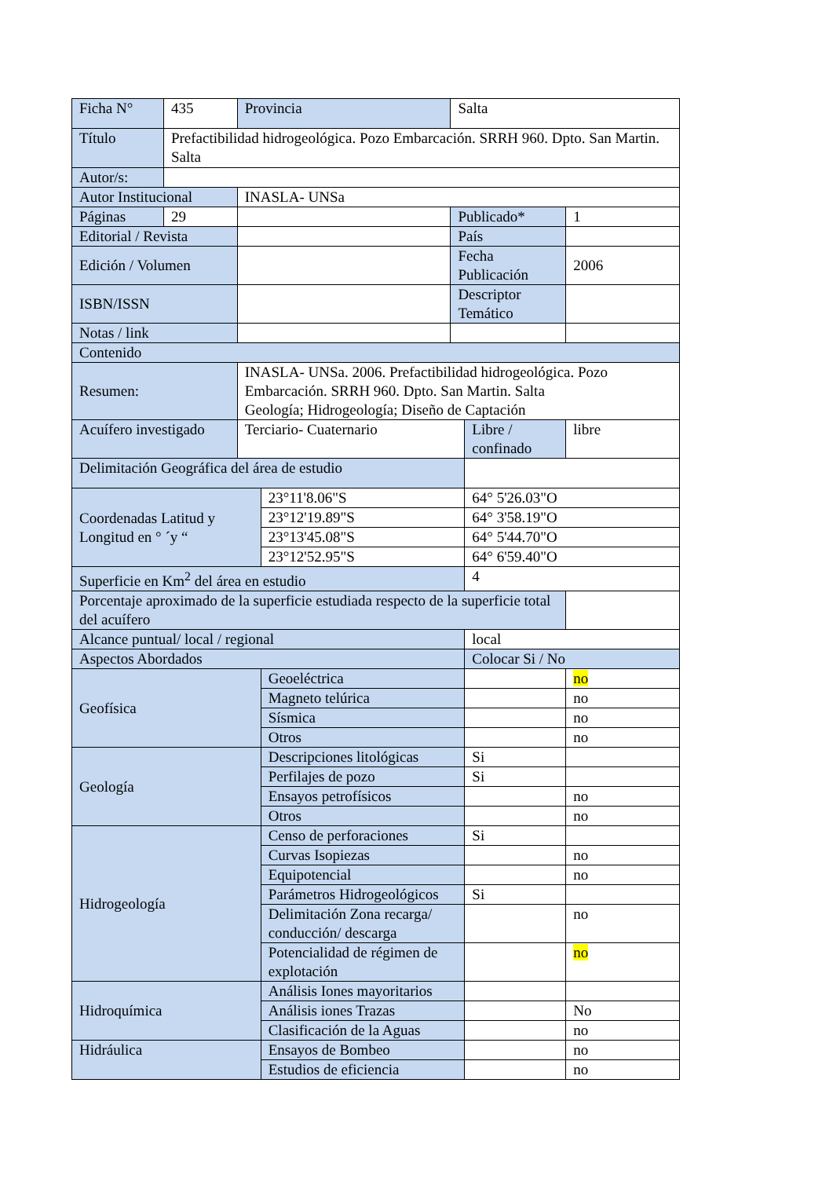| Ficha N° | 435 | Provincia | | Salta | | |
| Título | Prefactibilidad hidrogeológica. Pozo Embarcación. SRRH 960. Dpto. San Martin. Salta | | | | | |
| Autor/s: | | | | | | |
| Autor Institucional | | INASLA- UNSa | | | | |
| Páginas | 29 | | | Publicado* | | 1 |
| Editorial / Revista | | | | País | | |
| Edición / Volumen | | | | Fecha Publicación | | 2006 |
| ISBN/ISSN | | | | Descriptor Temático | | |
| Notas / link | | | | | | |
| Contenido | | | | | | |
| Resumen: | | INASLA- UNSa. 2006. Prefactibilidad hidrogeológica. Pozo Embarcación. SRRH 960. Dpto. San Martin. Salta Geología; Hidrogeología; Diseño de Captación | | | | |
| Acuífero investigado | | Terciario- Cuaternario | | | Libre / confinado | libre |
| Delimitación Geográfica del área de estudio | | | | | | |
| Coordenadas Latitud y Longitud en ° ´y “ | | | 23°11'8.06"S | | 64° 5'26.03"O | |
| | | | 23°12'19.89"S | | 64° 3'58.19"O | |
| | | | 23°13'45.08"S | | 64° 5'44.70"O | |
| | | | 23°12'52.95"S | | 64° 6'59.40"O | |
| Superficie en Km<sup>2</sup> del área en estudio | | | | | 4 | |
| Porcentaje aproximado de la superficie estudiada respecto de la superficie total del acuífero | | | | | | |
| Alcance puntual/ local / regional | | | | | local | |
| Aspectos Abordados | | | | | Colocar Si / No | |
| Geofísica | | | Geoeléctrica | | | no |
| | | | Magneto telúrica | | | no |
| | | | Sísmica | | | no |
| | | | Otros | | | no |
| Geología | | | Descripciones litológicas | | Si | |
| | | | Perfilajes de pozo | | Si | |
| | | | Ensayos petrofísicos | | | no |
| | | | Otros | | | no |
| Hidrogeología | | | Censo de perforaciones | | Si | |
| | | | Curvas Isopiezas | | | no |
| | | | Equipotencial | | | no |
| | | | Parámetros Hidrogeológicos | | Si | |
| | | | Delimitación Zona recarga/ conducción/ descarga | | | no |
| | | | Potencialidad de régimen de explotación | | | no |
| Hidroquímica | | | Análisis Iones mayoritarios | | | |
| | | | Análisis iones Trazas | | | No |
| | | | Clasificación de la Aguas | | | no |
| Hidráulica | | | Ensayos de Bombeo | | | no |
| | | | Estudios de eficiencia | | | no |